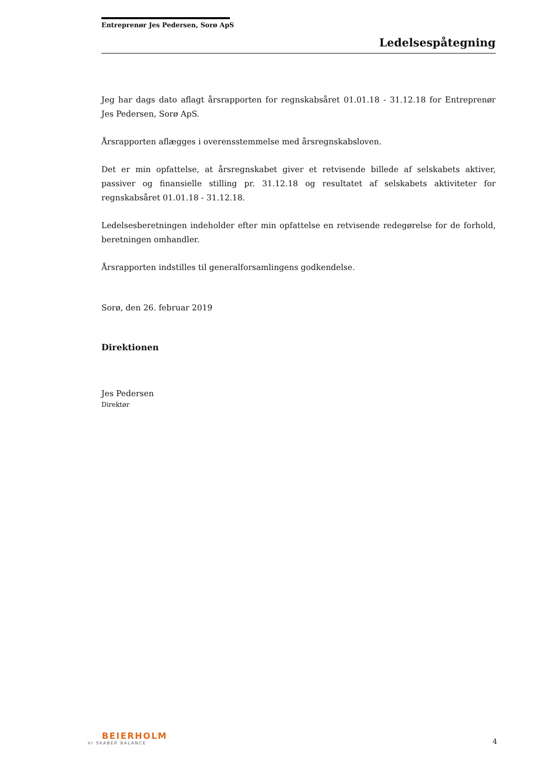Entreprenør Jes Pedersen, Sorø ApS
Ledelsespåtegning
Jeg har dags dato aflagt årsrapporten for regnskabsåret 01.01.18 - 31.12.18 for Entreprenør Jes Pedersen, Sorø ApS.
Årsrapporten aflægges i overensstemmelse med årsregnskabsloven.
Det er min opfattelse, at årsregnskabet giver et retvisende billede af selskabets aktiver, passiver og finansielle stilling pr. 31.12.18 og resultatet af selskabets aktiviteter for regnskabsåret 01.01.18 - 31.12.18.
Ledelsesberetningen indeholder efter min opfattelse en retvisende redegørelse for de forhold, beretningen omhandler.
Årsrapporten indstilles til generalforsamlingens godkendelse.
Sorø, den 26. februar 2019
Direktionen
Jes Pedersen
Direktør
BEIERHOLM
VI SKABER BALANCE
4